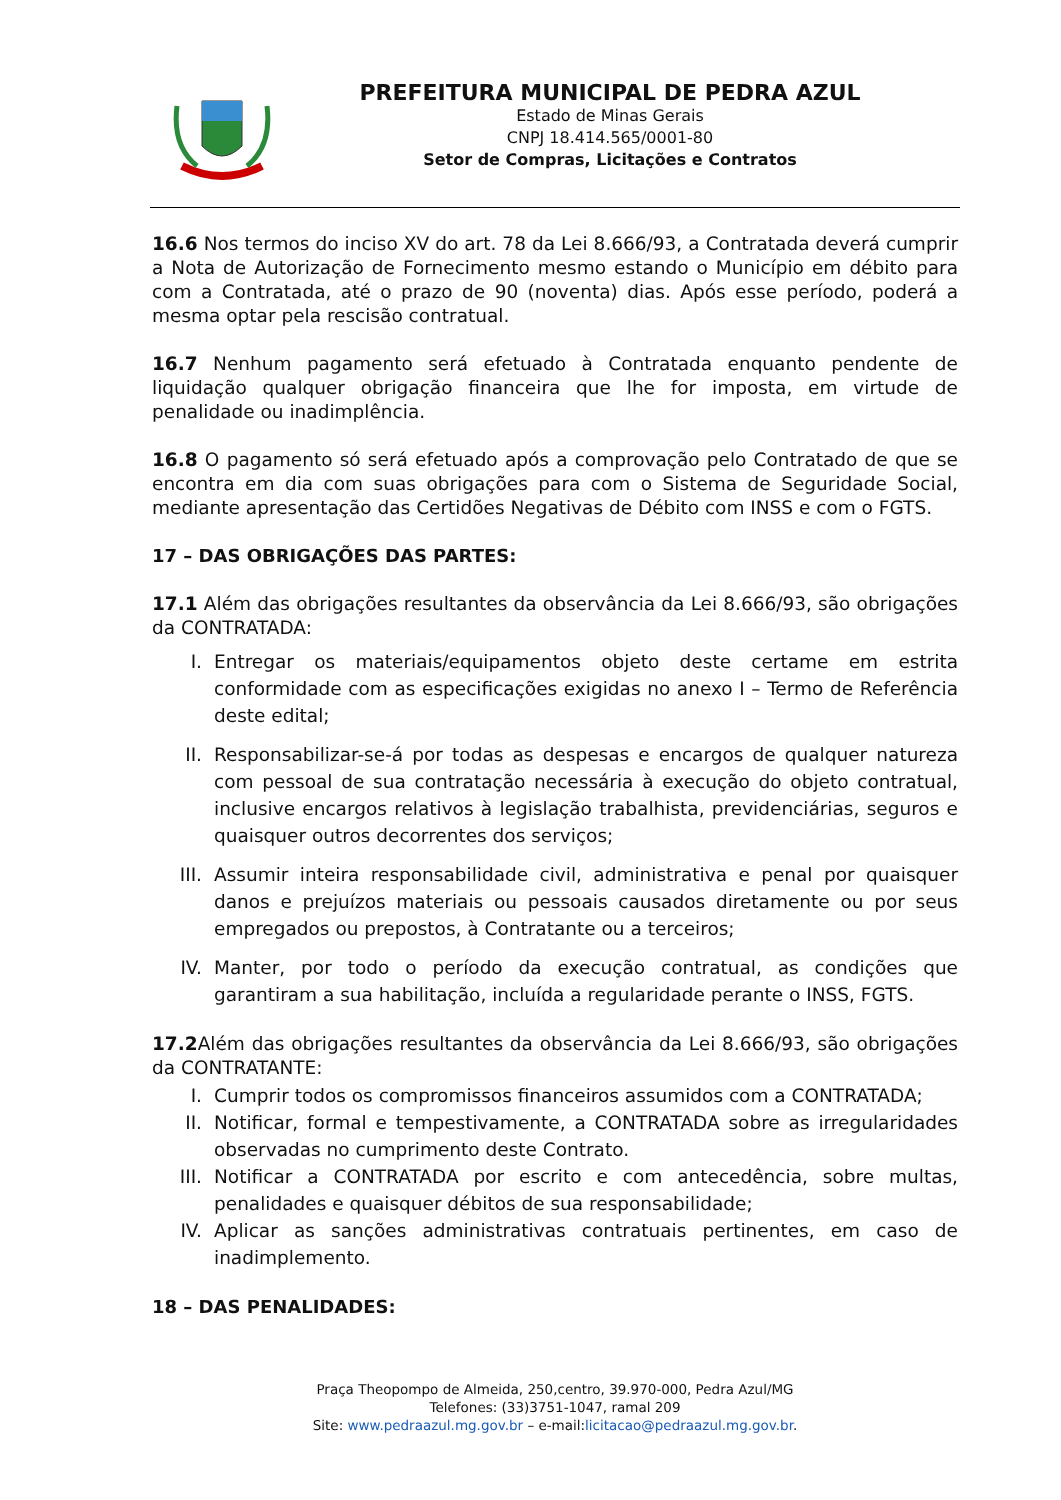PREFEITURA MUNICIPAL DE PEDRA AZUL
Estado de Minas Gerais
CNPJ 18.414.565/0001-80
Setor de Compras, Licitações e Contratos
16.6 Nos termos do inciso XV do art. 78 da Lei 8.666/93, a Contratada deverá cumprir a Nota de Autorização de Fornecimento mesmo estando o Município em débito para com a Contratada, até o prazo de 90 (noventa) dias. Após esse período, poderá a mesma optar pela rescisão contratual.
16.7 Nenhum pagamento será efetuado à Contratada enquanto pendente de liquidação qualquer obrigação financeira que lhe for imposta, em virtude de penalidade ou inadimplência.
16.8 O pagamento só será efetuado após a comprovação pelo Contratado de que se encontra em dia com suas obrigações para com o Sistema de Seguridade Social, mediante apresentação das Certidões Negativas de Débito com INSS e com o FGTS.
17 – DAS OBRIGAÇÕES DAS PARTES:
17.1 Além das obrigações resultantes da observância da Lei 8.666/93, são obrigações da CONTRATADA:
I. Entregar os materiais/equipamentos objeto deste certame em estrita conformidade com as especificações exigidas no anexo I – Termo de Referência deste edital;
II. Responsabilizar-se-á por todas as despesas e encargos de qualquer natureza com pessoal de sua contratação necessária à execução do objeto contratual, inclusive encargos relativos à legislação trabalhista, previdenciárias, seguros e quaisquer outros decorrentes dos serviços;
III. Assumir inteira responsabilidade civil, administrativa e penal por quaisquer danos e prejuízos materiais ou pessoais causados diretamente ou por seus empregados ou prepostos, à Contratante ou a terceiros;
IV. Manter, por todo o período da execução contratual, as condições que garantiram a sua habilitação, incluída a regularidade perante o INSS, FGTS.
17.2 Além das obrigações resultantes da observância da Lei 8.666/93, são obrigações da CONTRATANTE:
I. Cumprir todos os compromissos financeiros assumidos com a CONTRATADA;
II. Notificar, formal e tempestivamente, a CONTRATADA sobre as irregularidades observadas no cumprimento deste Contrato.
III. Notificar a CONTRATADA por escrito e com antecedência, sobre multas, penalidades e quaisquer débitos de sua responsabilidade;
IV. Aplicar as sanções administrativas contratuais pertinentes, em caso de inadimplemento.
18 – DAS PENALIDADES:
Praça Theopompo de Almeida, 250,centro, 39.970-000, Pedra Azul/MG
Telefones: (33)3751-1047, ramal 209
Site: www.pedraazul.mg.gov.br – e-mail:licitacao@pedraazul.mg.gov.br.